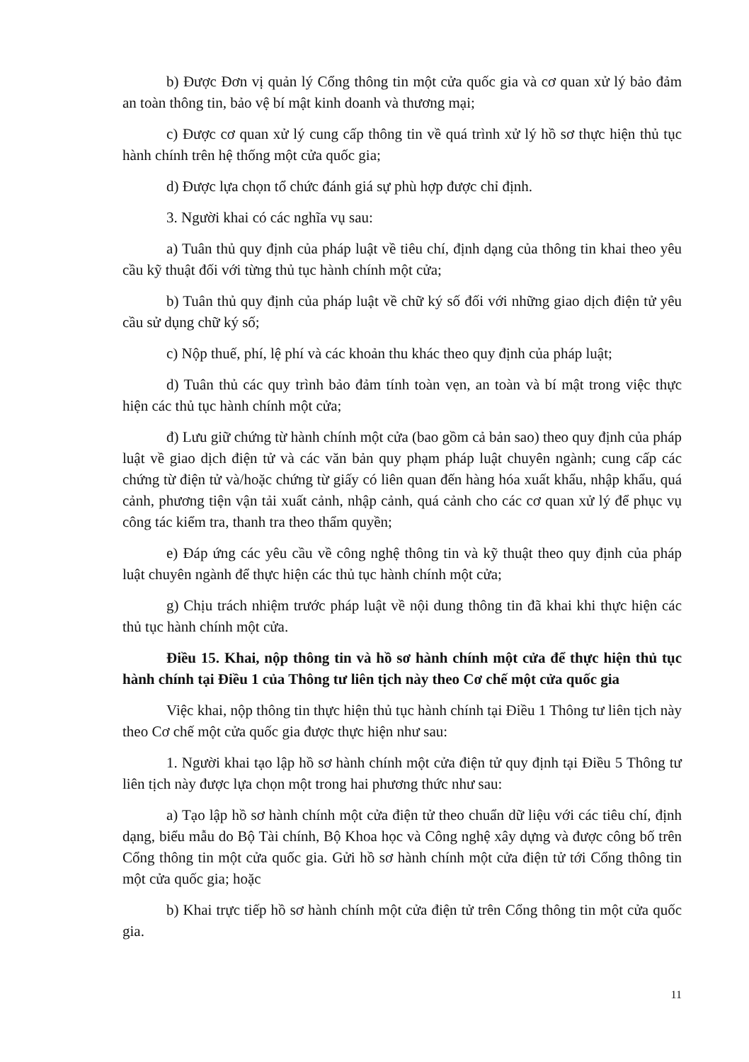b) Được Đơn vị quản lý Cổng thông tin một cửa quốc gia và cơ quan xử lý bảo đảm an toàn thông tin, bảo vệ bí mật kinh doanh và thương mại;
c) Được cơ quan xử lý cung cấp thông tin về quá trình xử lý hồ sơ thực hiện thủ tục hành chính trên hệ thống một cửa quốc gia;
d) Được lựa chọn tổ chức đánh giá sự phù hợp được chỉ định.
3. Người khai có các nghĩa vụ sau:
a) Tuân thủ quy định của pháp luật về tiêu chí, định dạng của thông tin khai theo yêu cầu kỹ thuật đối với từng thủ tục hành chính một cửa;
b) Tuân thủ quy định của pháp luật về chữ ký số đối với những giao dịch điện tử yêu cầu sử dụng chữ ký số;
c) Nộp thuế, phí, lệ phí và các khoản thu khác theo quy định của pháp luật;
d) Tuân thủ các quy trình bảo đảm tính toàn vẹn, an toàn và bí mật trong việc thực hiện các thủ tục hành chính một cửa;
đ) Lưu giữ chứng từ hành chính một cửa (bao gồm cả bản sao) theo quy định của pháp luật về giao dịch điện tử và các văn bản quy phạm pháp luật chuyên ngành; cung cấp các chứng từ điện tử và/hoặc chứng từ giấy có liên quan đến hàng hóa xuất khẩu, nhập khẩu, quá cảnh, phương tiện vận tải xuất cảnh, nhập cảnh, quá cảnh cho các cơ quan xử lý để phục vụ công tác kiểm tra, thanh tra theo thẩm quyền;
e) Đáp ứng các yêu cầu về công nghệ thông tin và kỹ thuật theo quy định của pháp luật chuyên ngành để thực hiện các thủ tục hành chính một cửa;
g) Chịu trách nhiệm trước pháp luật về nội dung thông tin đã khai khi thực hiện các thủ tục hành chính một cửa.
Điều 15. Khai, nộp thông tin và hồ sơ hành chính một cửa để thực hiện thủ tục hành chính tại Điều 1 của Thông tư liên tịch này theo Cơ chế một cửa quốc gia
Việc khai, nộp thông tin thực hiện thủ tục hành chính tại Điều 1 Thông tư liên tịch này theo Cơ chế một cửa quốc gia được thực hiện như sau:
1. Người khai tạo lập hồ sơ hành chính một cửa điện tử quy định tại Điều 5 Thông tư liên tịch này được lựa chọn một trong hai phương thức như sau:
a) Tạo lập hồ sơ hành chính một cửa điện tử theo chuẩn dữ liệu với các tiêu chí, định dạng, biểu mẫu do Bộ Tài chính, Bộ Khoa học và Công nghệ xây dựng và được công bố trên Cổng thông tin một cửa quốc gia. Gửi hồ sơ hành chính một cửa điện tử tới Cổng thông tin một cửa quốc gia; hoặc
b) Khai trực tiếp hồ sơ hành chính một cửa điện tử trên Cổng thông tin một cửa quốc gia.
11